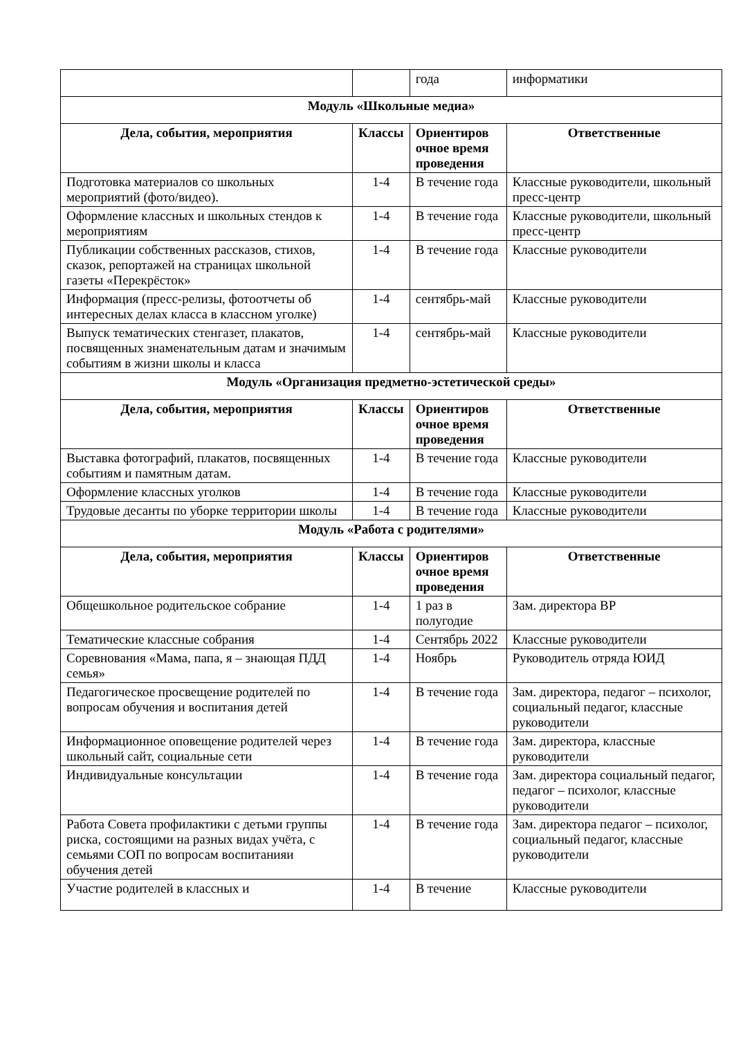| | | года | информатики |
| Модуль «Школьные медиа» | | | |
| Дела, события, мероприятия | Классы | Ориентиров очное время проведения | Ответственные |
| Подготовка материалов со школьных мероприятий (фото/видео). | 1-4 | В течение года | Классные руководители, школьный пресс-центр |
| Оформление классных и школьных стендов к мероприятиям | 1-4 | В течение года | Классные руководители, школьный пресс-центр |
| Публикации собственных рассказов, стихов, сказок, репортажей на страницах школьной газеты «Перекрёсток» | 1-4 | В течение года | Классные руководители |
| Информация (пресс-релизы, фотоотчеты об интересных делах класса в классном уголке) | 1-4 | сентябрь-май | Классные руководители |
| Выпуск тематических стенгазет, плакатов, посвященных знаменательным датам и значимым событиям в жизни школы и класса | 1-4 | сентябрь-май | Классные руководители |
| Модуль «Организация предметно-эстетической среды» | | | |
| Дела, события, мероприятия | Классы | Ориентиров очное время проведения | Ответственные |
| Выставка фотографий, плакатов, посвященных событиям и памятным датам. | 1-4 | В течение года | Классные руководители |
| Оформление классных уголков | 1-4 | В течение года | Классные руководители |
| Трудовые десанты по уборке территории школы | 1-4 | В течение года | Классные руководители |
| Модуль «Работа с родителями» | | | |
| Дела, события, мероприятия | Классы | Ориентиров очное время проведения | Ответственные |
| Общешкольное родительское собрание | 1-4 | 1 раз в полугодие | Зам. директора ВР |
| Тематические классные собрания | 1-4 | Сентябрь 2022 | Классные руководители |
| Соревнования «Мама, папа, я – знающая ПДД семья» | 1-4 | Ноябрь | Руководитель отряда ЮИД |
| Педагогическое просвещение родителей по вопросам обучения и воспитания детей | 1-4 | В течение года | Зам. директора, педагог – психолог, социальный педагог, классные руководители |
| Информационное оповещение родителей через школьный сайт, социальные сети | 1-4 | В течение года | Зам. директора, классные руководители |
| Индивидуальные консультации | 1-4 | В течение года | Зам. директора социальный педагог, педагог – психолог, классные руководители |
| Работа Совета профилактики с детьми группы риска, состоящими на разных видах учёта, с семьями СОП по вопросам воспитанияи обучения детей | 1-4 | В течение года | Зам. директора педагог – психолог, социальный педагог, классные руководители |
| Участие родителей в классных и | 1-4 | В течение | Классные руководители |